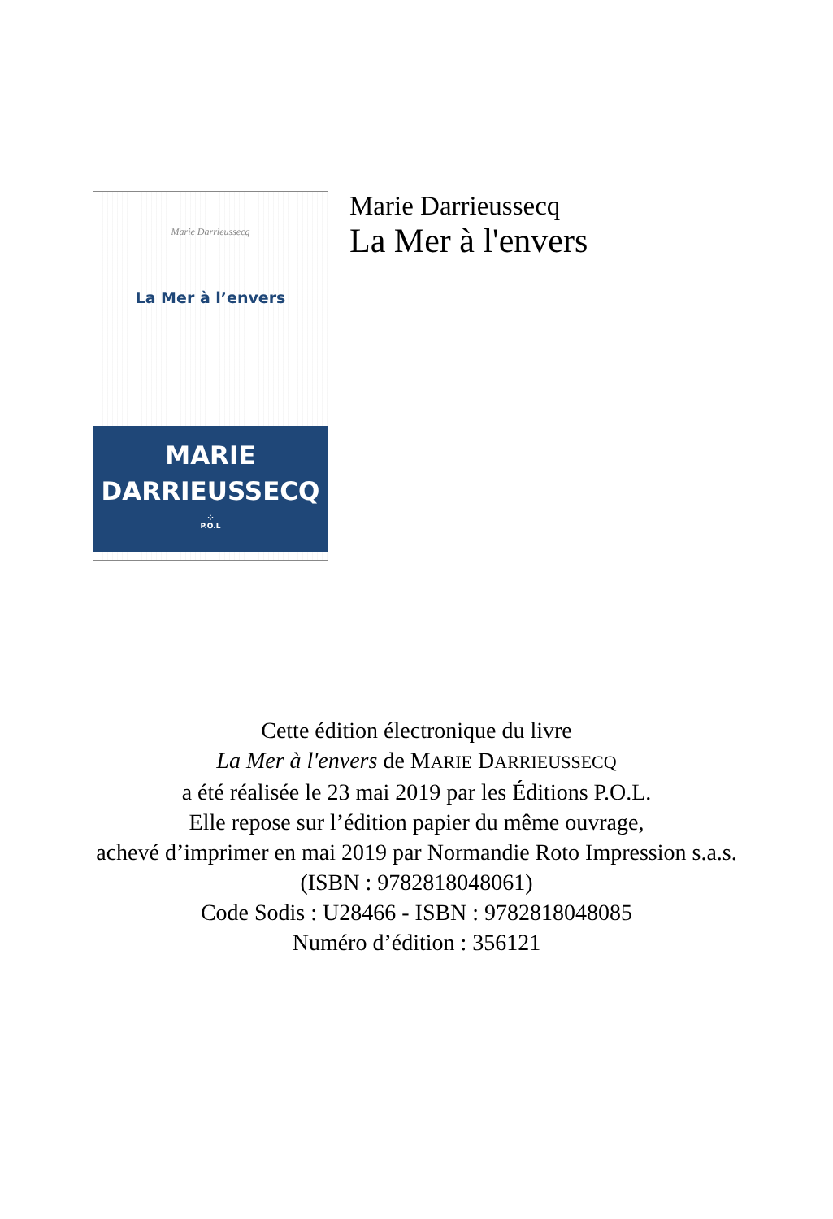Marie Darrieussecq
La Mer à l’envers
MARIE
DARRIEUSSECQ
⁘
P.O.L
Marie Darrieussecq
La Mer à l'envers
Cette édition électronique du livre
La Mer à l'envers de MARIE DARRIEUSSECQ
a été réalisée le 23 mai 2019 par les Éditions P.O.L.
Elle repose sur l’édition papier du même ouvrage,
achevé d’imprimer en mai 2019 par Normandie Roto Impression s.a.s.
(ISBN : 9782818048061)
Code Sodis : U28466 - ISBN : 9782818048085
Numéro d’édition : 356121